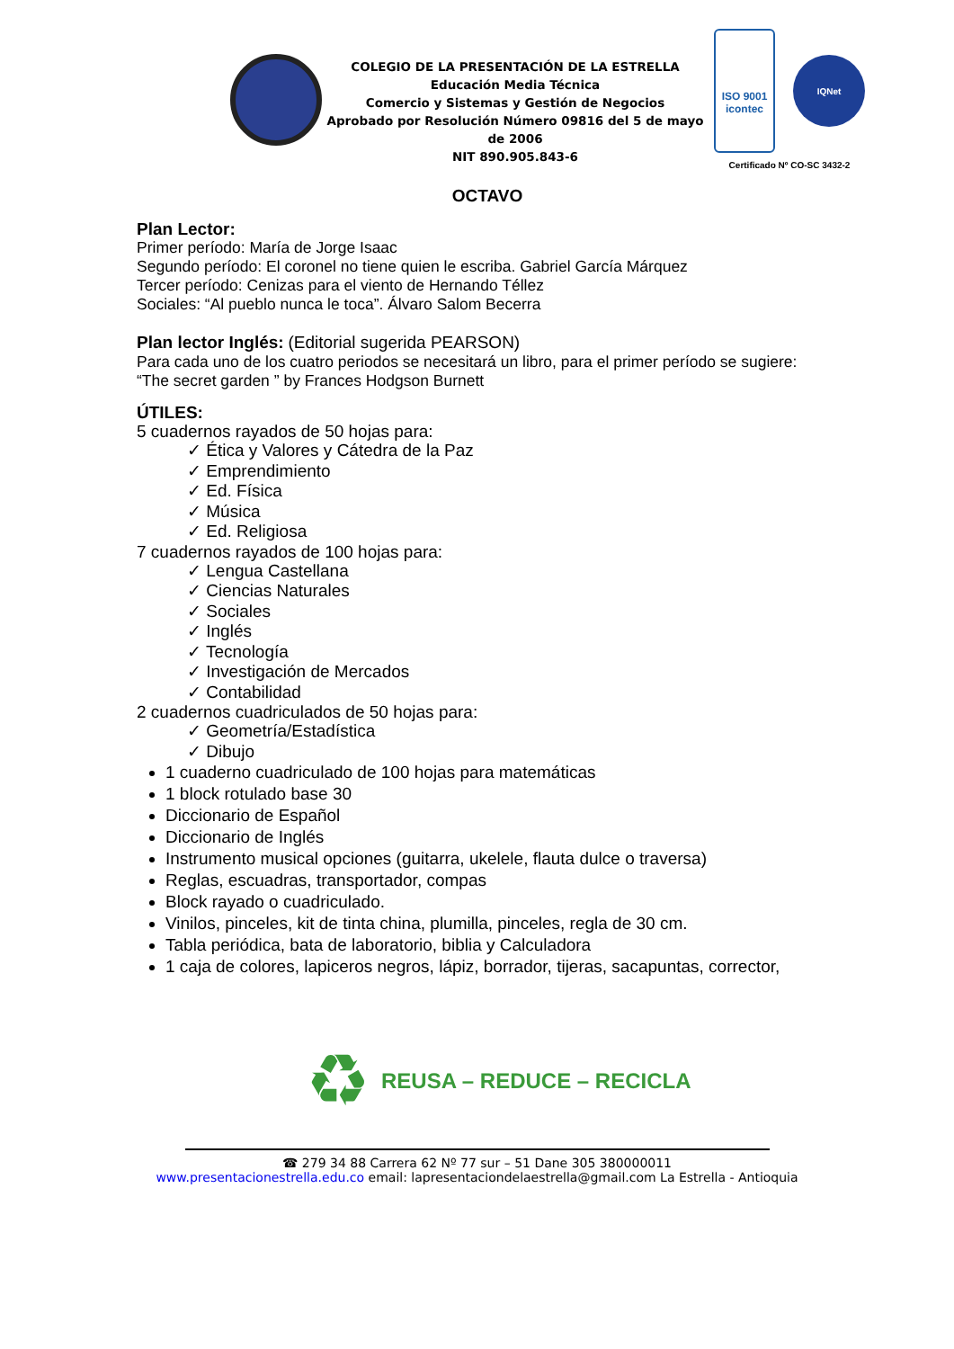COLEGIO DE LA PRESENTACIÓN DE LA ESTRELLA
Educación Media Técnica
Comercio y Sistemas y Gestión de Negocios
Aprobado por Resolución Número 09816 del 5 de mayo de 2006
NIT 890.905.843-6
ISO 9001
icontec
IQNet
Certificado Nº CO-SC 3432-2
OCTAVO
Plan Lector:
Primer período: María de Jorge Isaac
Segundo período: El coronel no tiene quien le escriba. Gabriel García Márquez
Tercer período: Cenizas para el viento de Hernando Téllez
Sociales: “Al pueblo nunca le toca”. Álvaro Salom Becerra
Plan lector Inglés: (Editorial sugerida PEARSON)
Para cada uno de los cuatro periodos se necesitará un libro, para el primer período se sugiere:
“The secret garden ” by Frances Hodgson Burnett
ÚTILES:
5 cuadernos rayados de 50 hojas para:
✓ Ética y Valores y Cátedra de la Paz
✓ Emprendimiento
✓ Ed. Física
✓ Música
✓ Ed. Religiosa
7 cuadernos rayados de 100 hojas para:
✓ Lengua Castellana
✓ Ciencias Naturales
✓ Sociales
✓ Inglés
✓ Tecnología
✓ Investigación de Mercados
✓ Contabilidad
2 cuadernos cuadriculados de 50 hojas para:
✓ Geometría/Estadística
✓ Dibujo
1 cuaderno cuadriculado de 100 hojas para matemáticas
1 block rotulado base 30
Diccionario de Español
Diccionario de Inglés
Instrumento musical opciones (guitarra, ukelele, flauta dulce o traversa)
Reglas, escuadras, transportador, compas
Block rayado o cuadriculado.
Vinilos, pinceles, kit de tinta china, plumilla, pinceles, regla de 30 cm.
Tabla periódica, bata de laboratorio, biblia y Calculadora
1 caja de colores, lapiceros negros, lápiz, borrador, tijeras, sacapuntas, corrector,
♻
REUSA – REDUCE – RECICLA
☎ 279 34 88 Carrera 62 Nº 77 sur – 51 Dane 305 380000011
www.presentacionestrella.edu.co email: lapresentaciondelaestrella@gmail.com La Estrella - Antioquia